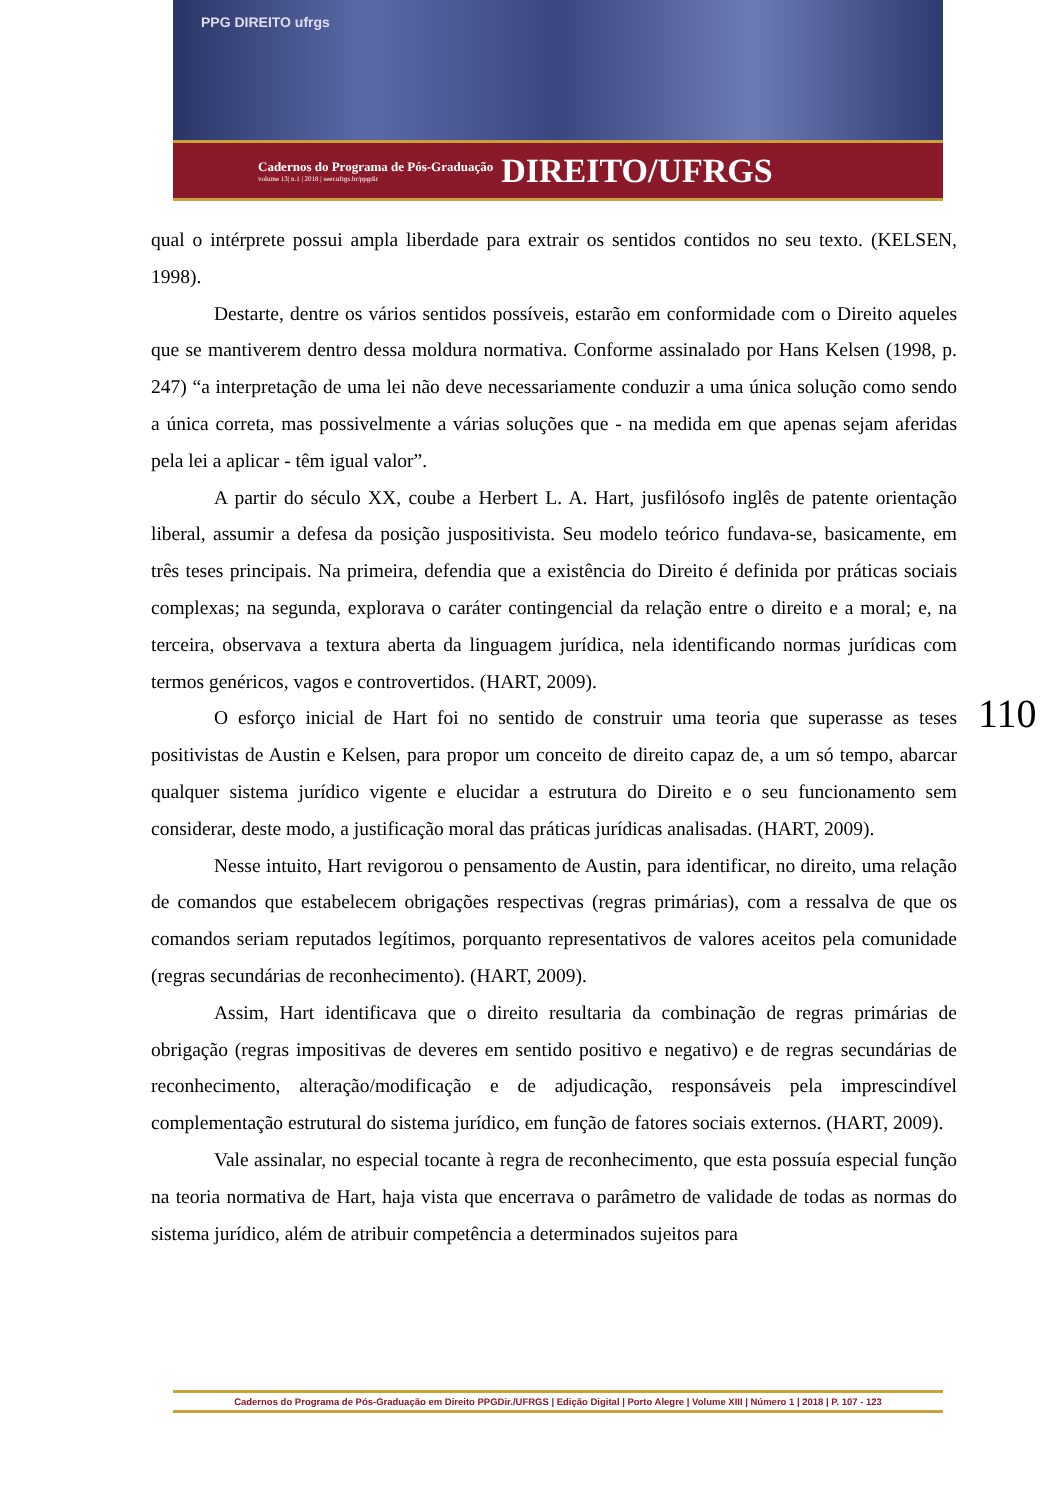PPG DIREITO ufrgs
Cadernos do Programa de Pós-Graduação
volume 13| n.1 | 2018 | seer.ufrgs.br/ppgdir
DIREITO/UFRGS
qual o intérprete possui ampla liberdade para extrair os sentidos contidos no seu texto. (KELSEN, 1998).
Destarte, dentre os vários sentidos possíveis, estarão em conformidade com o Direito aqueles que se mantiverem dentro dessa moldura normativa. Conforme assinalado por Hans Kelsen (1998, p. 247) “a interpretação de uma lei não deve necessariamente conduzir a uma única solução como sendo a única correta, mas possivelmente a várias soluções que - na medida em que apenas sejam aferidas pela lei a aplicar - têm igual valor”.
A partir do século XX, coube a Herbert L. A. Hart, jusfilósofo inglês de patente orientação liberal, assumir a defesa da posição juspositivista. Seu modelo teórico fundava-se, basicamente, em três teses principais. Na primeira, defendia que a existência do Direito é definida por práticas sociais complexas; na segunda, explorava o caráter contingencial da relação entre o direito e a moral; e, na terceira, observava a textura aberta da linguagem jurídica, nela identificando normas jurídicas com termos genéricos, vagos e controvertidos. (HART, 2009).
O esforço inicial de Hart foi no sentido de construir uma teoria que superasse as teses positivistas de Austin e Kelsen, para propor um conceito de direito capaz de, a um só tempo, abarcar qualquer sistema jurídico vigente e elucidar a estrutura do Direito e o seu funcionamento sem considerar, deste modo, a justificação moral das práticas jurídicas analisadas. (HART, 2009).
Nesse intuito, Hart revigorou o pensamento de Austin, para identificar, no direito, uma relação de comandos que estabelecem obrigações respectivas (regras primárias), com a ressalva de que os comandos seriam reputados legítimos, porquanto representativos de valores aceitos pela comunidade (regras secundárias de reconhecimento). (HART, 2009).
Assim, Hart identificava que o direito resultaria da combinação de regras primárias de obrigação (regras impositivas de deveres em sentido positivo e negativo) e de regras secundárias de reconhecimento, alteração/modificação e de adjudicação, responsáveis pela imprescindível complementação estrutural do sistema jurídico, em função de fatores sociais externos. (HART, 2009).
Vale assinalar, no especial tocante à regra de reconhecimento, que esta possuía especial função na teoria normativa de Hart, haja vista que encerrava o parâmetro de validade de todas as normas do sistema jurídico, além de atribuir competência a determinados sujeitos para
110
Cadernos do Programa de Pós-Graduação em Direito PPGDir./UFRGS | Edição Digital | Porto Alegre | Volume XIII | Número 1 | 2018 | P. 107 - 123